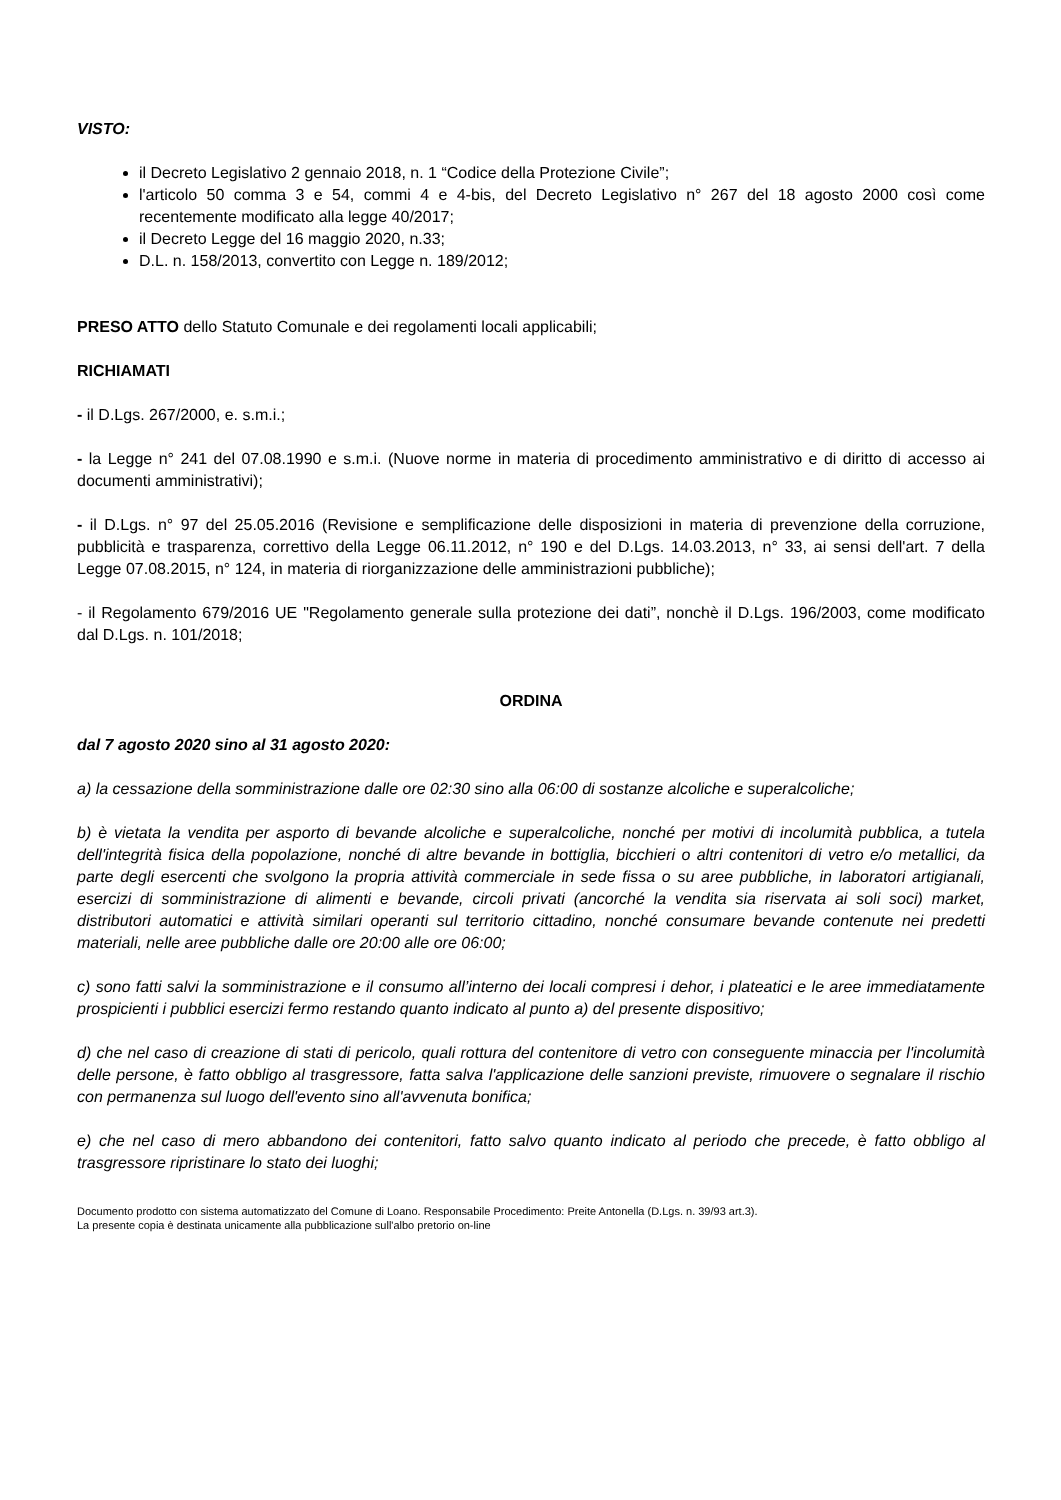VISTO:
il Decreto Legislativo 2 gennaio 2018, n. 1 “Codice della Protezione Civile”;
l'articolo 50 comma 3 e 54, commi 4 e 4-bis, del Decreto Legislativo n° 267 del 18 agosto 2000 così come recentemente modificato alla legge 40/2017;
il Decreto Legge del 16 maggio 2020, n.33;
D.L. n. 158/2013, convertito con Legge n. 189/2012;
PRESO ATTO dello Statuto Comunale e dei regolamenti locali applicabili;
RICHIAMATI
- il D.Lgs. 267/2000, e. s.m.i.;
- la Legge n° 241 del 07.08.1990 e s.m.i. (Nuove norme in materia di procedimento amministrativo e di diritto di accesso ai documenti amministrativi);
- il D.Lgs. n° 97 del 25.05.2016 (Revisione e semplificazione delle disposizioni in materia di prevenzione della corruzione, pubblicità e trasparenza, correttivo della Legge 06.11.2012, n° 190 e del D.Lgs. 14.03.2013, n° 33, ai sensi dell'art. 7 della Legge 07.08.2015, n° 124, in materia di riorganizzazione delle amministrazioni pubbliche);
- il Regolamento 679/2016 UE "Regolamento generale sulla protezione dei dati”, nonchè il D.Lgs. 196/2003, come modificato dal D.Lgs. n. 101/2018;
ORDINA
dal 7 agosto 2020 sino al 31 agosto 2020:
a) la cessazione della somministrazione dalle ore 02:30 sino alla 06:00 di sostanze alcoliche e superalcoliche;
b) è vietata la vendita per asporto di bevande alcoliche e superalcoliche, nonché per motivi di incolumità pubblica, a tutela dell'integrità fisica della popolazione, nonché di altre bevande in bottiglia, bicchieri o altri contenitori di vetro e/o metallici, da parte degli esercenti che svolgono la propria attività commerciale in sede fissa o su aree pubbliche, in laboratori artigianali, esercizi di somministrazione di alimenti e bevande, circoli privati (ancorché la vendita sia riservata ai soli soci) market, distributori automatici e attività similari operanti sul territorio cittadino, nonché consumare bevande contenute nei predetti materiali, nelle aree pubbliche dalle ore 20:00 alle ore 06:00;
c) sono fatti salvi la somministrazione e il consumo all’interno dei locali compresi i dehor, i plateatici e le aree immediatamente prospicienti i pubblici esercizi fermo restando quanto indicato al punto a) del presente dispositivo;
d) che nel caso di creazione di stati di pericolo, quali rottura del contenitore di vetro con conseguente minaccia per l'incolumità delle persone, è fatto obbligo al trasgressore, fatta salva l'applicazione delle sanzioni previste, rimuovere o segnalare il rischio con permanenza sul luogo dell'evento sino all'avvenuta bonifica;
e) che nel caso di mero abbandono dei contenitori, fatto salvo quanto indicato al periodo che precede, è fatto obbligo al trasgressore ripristinare lo stato dei luoghi;
Documento prodotto con sistema automatizzato del Comune di Loano. Responsabile Procedimento: Preite Antonella (D.Lgs. n. 39/93 art.3).
La presente copia è destinata unicamente alla pubblicazione sull'albo pretorio on-line